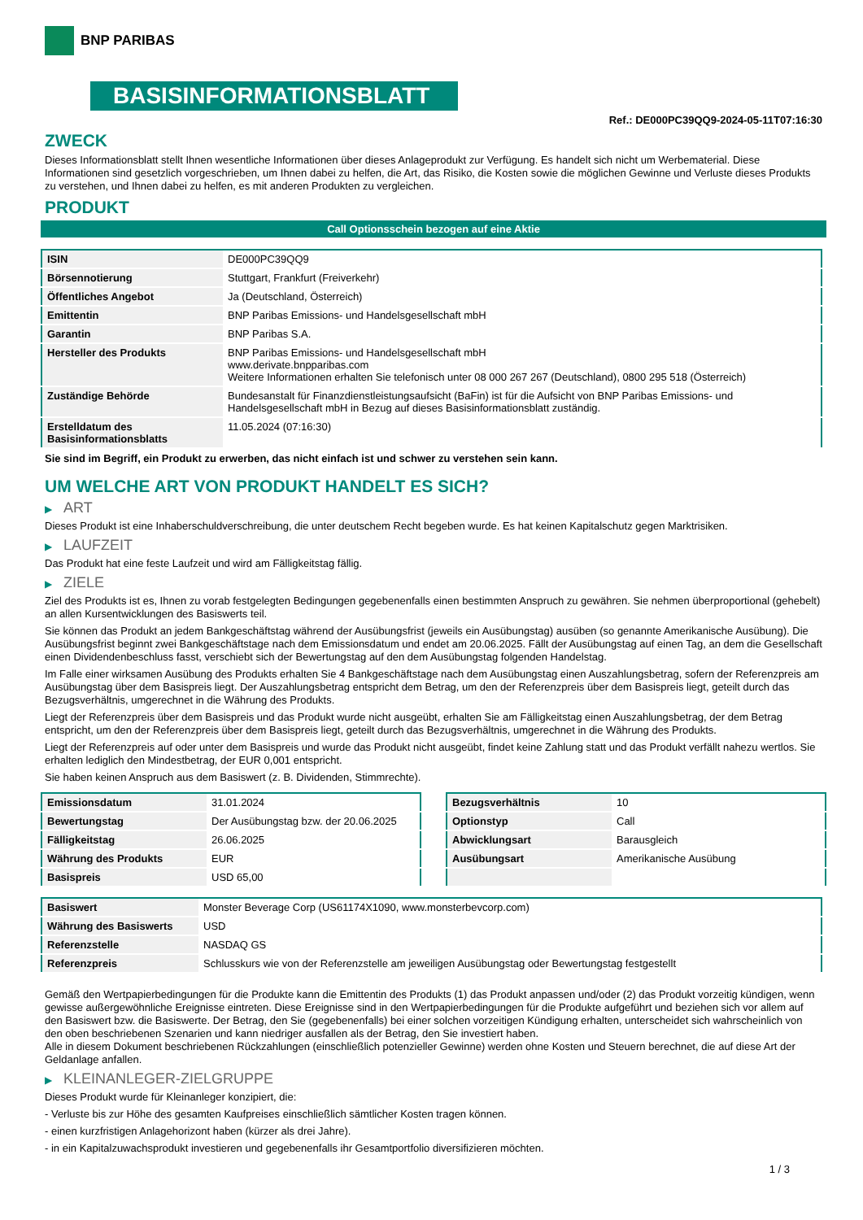BNP PARIBAS
BASISINFORMATIONSBLATT
Ref.: DE000PC39QQ9-2024-05-11T07:16:30
ZWECK
Dieses Informationsblatt stellt Ihnen wesentliche Informationen über dieses Anlageprodukt zur Verfügung. Es handelt sich nicht um Werbematerial. Diese Informationen sind gesetzlich vorgeschrieben, um Ihnen dabei zu helfen, die Art, das Risiko, die Kosten sowie die möglichen Gewinne und Verluste dieses Produkts zu verstehen, und Ihnen dabei zu helfen, es mit anderen Produkten zu vergleichen.
PRODUKT
Call Optionsschein bezogen auf eine Aktie
| ISIN | DE000PC39QQ9 |
| Börsennotierung | Stuttgart, Frankfurt (Freiverkehr) |
| Öffentliches Angebot | Ja (Deutschland, Österreich) |
| Emittentin | BNP Paribas Emissions- und Handelsgesellschaft mbH |
| Garantin | BNP Paribas S.A. |
| Hersteller des Produkts | BNP Paribas Emissions- und Handelsgesellschaft mbH www.derivate.bnpparibas.com Weitere Informationen erhalten Sie telefonisch unter 08 000 267 267 (Deutschland), 0800 295 518 (Österreich) |
| Zuständige Behörde | Bundesanstalt für Finanzdienstleistungsaufsicht (BaFin) ist für die Aufsicht von BNP Paribas Emissions- und Handelsgesellschaft mbH in Bezug auf dieses Basisinformationsblatt zuständig. |
| Erstelldatum des Basisinformationsblatts | 11.05.2024 (07:16:30) |
Sie sind im Begriff, ein Produkt zu erwerben, das nicht einfach ist und schwer zu verstehen sein kann.
UM WELCHE ART VON PRODUKT HANDELT ES SICH?
▶ ART
Dieses Produkt ist eine Inhaberschuldverschreibung, die unter deutschem Recht begeben wurde. Es hat keinen Kapitalschutz gegen Marktrisiken.
▶ LAUFZEIT
Das Produkt hat eine feste Laufzeit und wird am Fälligkeitstag fällig.
▶ ZIELE
Ziel des Produkts ist es, Ihnen zu vorab festgelegten Bedingungen gegebenenfalls einen bestimmten Anspruch zu gewähren. Sie nehmen überproportional (gehebelt) an allen Kursentwicklungen des Basiswerts teil.
Sie können das Produkt an jedem Bankgeschäftstag während der Ausübungsfrist (jeweils ein Ausübungstag) ausüben (so genannte Amerikanische Ausübung). Die Ausübungsfrist beginnt zwei Bankgeschäftstage nach dem Emissionsdatum und endet am 20.06.2025. Fällt der Ausübungstag auf einen Tag, an dem die Gesellschaft einen Dividendenbeschluss fasst, verschiebt sich der Bewertungstag auf den dem Ausübungstag folgenden Handelstag.
Im Falle einer wirksamen Ausübung des Produkts erhalten Sie 4 Bankgeschäftstage nach dem Ausübungstag einen Auszahlungsbetrag, sofern der Referenzpreis am Ausübungstag über dem Basispreis liegt. Der Auszahlungsbetrag entspricht dem Betrag, um den der Referenzpreis über dem Basispreis liegt, geteilt durch das Bezugsverhältnis, umgerechnet in die Währung des Produkts.
Liegt der Referenzpreis über dem Basispreis und das Produkt wurde nicht ausgeübt, erhalten Sie am Fälligkeitstag einen Auszahlungsbetrag, der dem Betrag entspricht, um den der Referenzpreis über dem Basispreis liegt, geteilt durch das Bezugsverhältnis, umgerechnet in die Währung des Produkts.
Liegt der Referenzpreis auf oder unter dem Basispreis und wurde das Produkt nicht ausgeübt, findet keine Zahlung statt und das Produkt verfällt nahezu wertlos. Sie erhalten lediglich den Mindestbetrag, der EUR 0,001 entspricht.
Sie haben keinen Anspruch aus dem Basiswert (z. B. Dividenden, Stimmrechte).
| Emissionsdatum | 31.01.2024 |
| Bewertungstag | Der Ausübungstag bzw. der 20.06.2025 |
| Fälligkeitstag | 26.06.2025 |
| Währung des Produkts | EUR |
| Basispreis | USD 65,00 |
| Bezugsverhältnis | 10 |
| Optionstyp | Call |
| Abwicklungsart | Barausgleich |
| Ausübungsart | Amerikanische Ausübung |
| Basiswert | Monster Beverage Corp (US61174X1090, www.monsterbevcorp.com) |
| Währung des Basiswerts | USD |
| Referenzstelle | NASDAQ GS |
| Referenzpreis | Schlusskurs wie von der Referenzstelle am jeweiligen Ausübungstag oder Bewertungstag festgestellt |
Gemäß den Wertpapierbedingungen für die Produkte kann die Emittentin des Produkts (1) das Produkt anpassen und/oder (2) das Produkt vorzeitig kündigen, wenn gewisse außergewöhnliche Ereignisse eintreten. Diese Ereignisse sind in den Wertpapierbedingungen für die Produkte aufgeführt und beziehen sich vor allem auf den Basiswert bzw. die Basiswerte. Der Betrag, den Sie (gegebenenfalls) bei einer solchen vorzeitigen Kündigung erhalten, unterscheidet sich wahrscheinlich von den oben beschriebenen Szenarien und kann niedriger ausfallen als der Betrag, den Sie investiert haben.
Alle in diesem Dokument beschriebenen Rückzahlungen (einschließlich potenzieller Gewinne) werden ohne Kosten und Steuern berechnet, die auf diese Art der Geldanlage anfallen.
▶ KLEINANLEGER-ZIELGRUPPE
Dieses Produkt wurde für Kleinanleger konzipiert, die:
- Verluste bis zur Höhe des gesamten Kaufpreises einschließlich sämtlicher Kosten tragen können.
- einen kurzfristigen Anlagehorizont haben (kürzer als drei Jahre).
- in ein Kapitalzuwachsprodukt investieren und gegebenenfalls ihr Gesamtportfolio diversifizieren möchten.
1 / 3